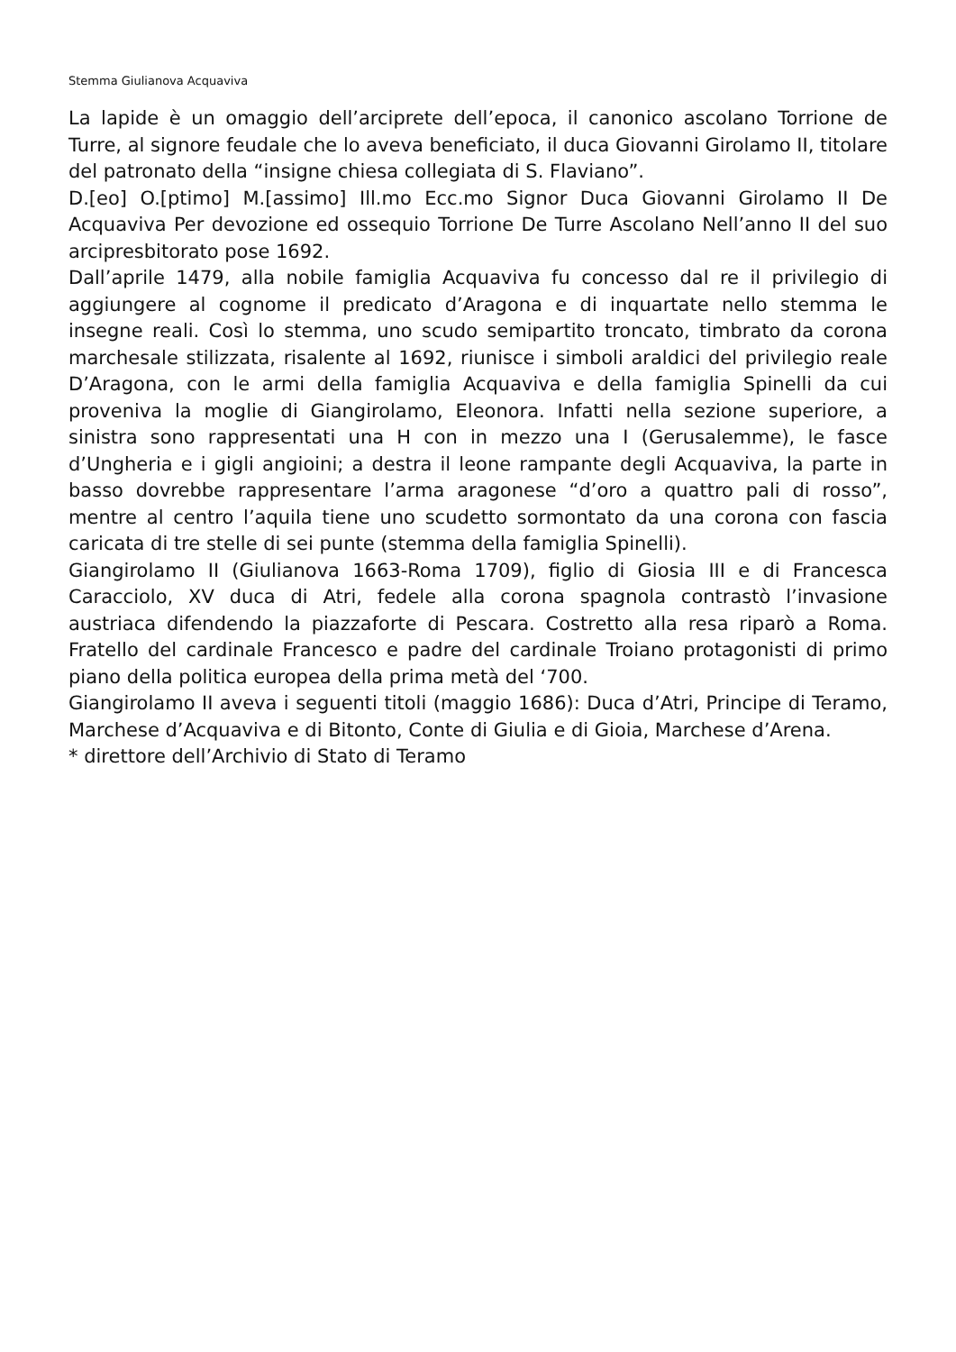Stemma Giulianova Acquaviva
La lapide è un omaggio dell’arciprete dell’epoca, il canonico ascolano Torrione de Turre, al signore feudale che lo aveva beneficiato, il duca Giovanni Girolamo II, titolare del patronato della “insigne chiesa collegiata di S. Flaviano”.
D.[eo] O.[ptimo] M.[assimo] Ill.mo Ecc.mo Signor Duca Giovanni Girolamo II De Acquaviva Per devozione ed ossequio Torrione De Turre Ascolano Nell’anno II del suo arcipresbitorato pose 1692.
Dall’aprile 1479, alla nobile famiglia Acquaviva fu concesso dal re il privilegio di aggiungere al cognome il predicato d’Aragona e di inquartate nello stemma le insegne reali. Così lo stemma, uno scudo semipartito troncato, timbrato da corona marchesale stilizzata, risalente al 1692, riunisce i simboli araldici del privilegio reale D’Aragona, con le armi della famiglia Acquaviva e della famiglia Spinelli da cui proveniva la moglie di Giangirolamo, Eleonora. Infatti nella sezione superiore, a sinistra sono rappresentati una H con in mezzo una I (Gerusalemme), le fasce d’Ungheria e i gigli angioini; a destra il leone rampante degli Acquaviva, la parte in basso dovrebbe rappresentare l’arma aragonese “d’oro a quattro pali di rosso”, mentre al centro l’aquila tiene uno scudetto sormontato da una corona con fascia caricata di tre stelle di sei punte (stemma della famiglia Spinelli).
Giangirolamo II (Giulianova 1663-Roma 1709), figlio di Giosia III e di Francesca Caracciolo, XV duca di Atri, fedele alla corona spagnola contrastò l’invasione austriaca difendendo la piazzaforte di Pescara. Costretto alla resa riparò a Roma. Fratello del cardinale Francesco e padre del cardinale Troiano protagonisti di primo piano della politica europea della prima metà del ‘700.
Giangirolamo II aveva i seguenti titoli (maggio 1686): Duca d’Atri, Principe di Teramo, Marchese d’Acquaviva e di Bitonto, Conte di Giulia e di Gioia, Marchese d’Arena.
* direttore dell’Archivio di Stato di Teramo